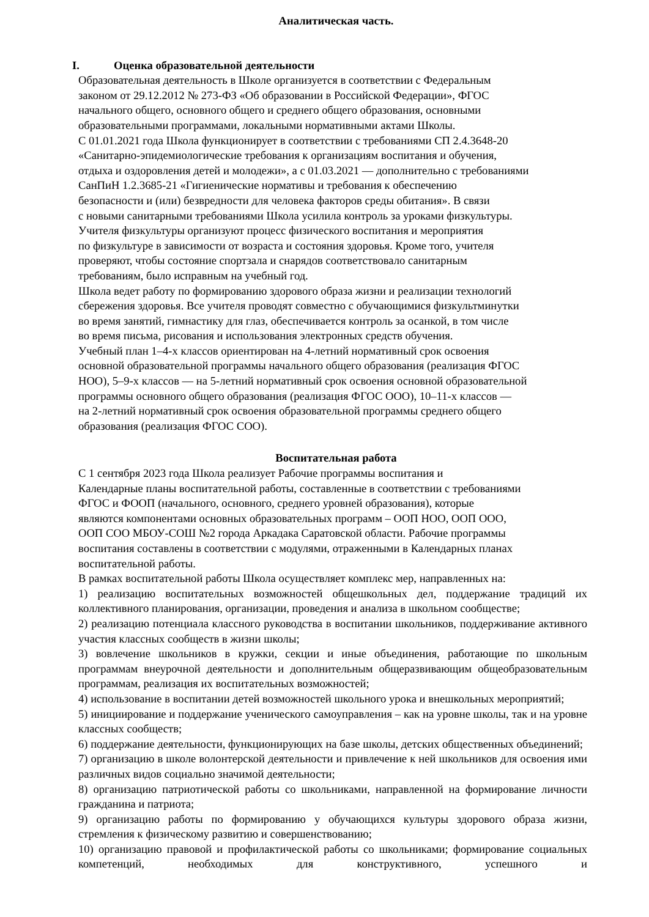Аналитическая часть.
I. Оценка образовательной деятельности
Образовательная деятельность в Школе организуется в соответствии с Федеральным
законом от 29.12.2012 № 273-ФЗ «Об образовании в Российской Федерации», ФГОС
начального общего, основного общего и среднего общего образования, основными
образовательными программами, локальными нормативными актами Школы.
С 01.01.2021 года Школа функционирует в соответствии с требованиями СП 2.4.3648-20
«Санитарно-эпидемиологические требования к организациям воспитания и обучения,
отдыха и оздоровления детей и молодежи», а с 01.03.2021 — дополнительно с требованиями
СанПиН 1.2.3685-21 «Гигиенические нормативы и требования к обеспечению
безопасности и (или) безвредности для человека факторов среды обитания». В связи
с новыми санитарными требованиями Школа усилила контроль за уроками физкультуры.
Учителя физкультуры организуют процесс физического воспитания и мероприятия
по физкультуре в зависимости от возраста и состояния здоровья. Кроме того, учителя
проверяют, чтобы состояние спортзала и снарядов соответствовало санитарным
требованиям, было исправным на учебный год.
Школа ведет работу по формированию здорового образа жизни и реализации технологий
сбережения здоровья. Все учителя проводят совместно с обучающимися физкультминутки
во время занятий, гимнастику для глаз, обеспечивается контроль за осанкой, в том числе
во время письма, рисования и использования электронных средств обучения.
Учебный план 1–4-х классов ориентирован на 4-летний нормативный срок освоения
основной образовательной программы начального общего образования (реализация ФГОС
НОО), 5–9-х классов — на 5-летний нормативный срок освоения основной образовательной
программы основного общего образования (реализация ФГОС ООО), 10–11-х классов —
на 2-летний нормативный срок освоения образовательной программы среднего общего
образования (реализация ФГОС СОО).
Воспитательная работа
С 1 сентября 2023 года Школа реализует Рабочие программы воспитания и
Календарные планы воспитательной работы, составленные в соответствии с требованиями
ФГОС и ФООП (начального, основного, среднего уровней образования), которые
являются компонентами основных образовательных программ – ООП НОО, ООП ООО,
ООП СОО МБОУ-СОШ №2 города Аркадака Саратовской области. Рабочие программы
воспитания составлены в соответствии с модулями, отраженными в Календарных планах
воспитательной работы.
В рамках воспитательной работы Школа осуществляет комплекс мер, направленных на:
1) реализацию воспитательных возможностей общешкольных дел, поддержание традиций их коллективного планирования, организации, проведения и анализа в школьном сообществе;
2) реализацию потенциала классного руководства в воспитании школьников, поддерживание активного участия классных сообществ в жизни школы;
3) вовлечение школьников в кружки, секции и иные объединения, работающие по школьным программам внеурочной деятельности и дополнительным общеразвивающим общеобразовательным программам, реализация их воспитательных возможностей;
4) использование в воспитании детей возможностей школьного урока и внешкольных мероприятий;
5) инициирование и поддержание ученического самоуправления – как на уровне школы, так и на уровне классных сообществ;
6) поддержание деятельности, функционирующих на базе школы, детских общественных объединений;
7) организацию в школе волонтерской деятельности и привлечение к ней школьников для освоения ими различных видов социально значимой деятельности;
8) организацию патриотической работы со школьниками, направленной на формирование личности гражданина и патриота;
9) организацию работы по формированию у обучающихся культуры здорового образа жизни, стремления к физическому развитию и совершенствованию;
10) организацию правовой и профилактической работы со школьниками; формирование социальных компетенций, необходимых для конструктивного, успешного и